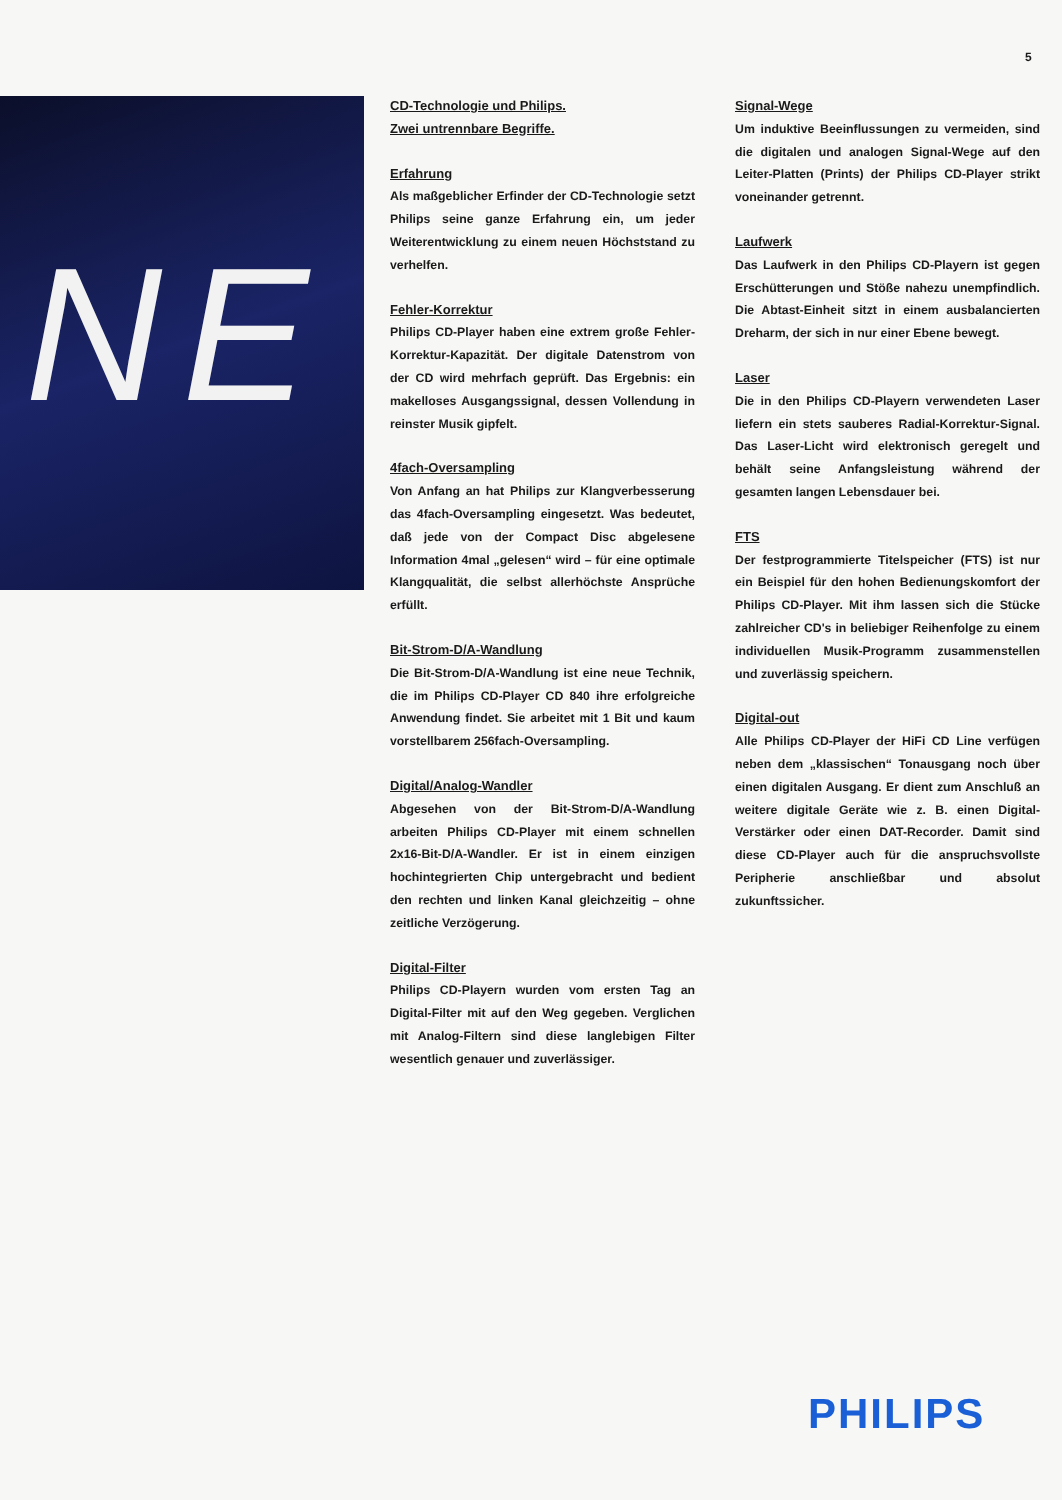5
NE
CD-Technologie und Philips.
Zwei untrennbare Begriffe.
Erfahrung
Als maßgeblicher Erfinder der CD-Technologie setzt Philips seine ganze Erfahrung ein, um jeder Weiterentwicklung zu einem neuen Höchststand zu verhelfen.
Fehler-Korrektur
Philips CD-Player haben eine extrem große Fehler-Korrektur-Kapazität. Der digitale Datenstrom von der CD wird mehrfach geprüft. Das Ergebnis: ein makelloses Ausgangssignal, dessen Vollendung in reinster Musik gipfelt.
4fach-Oversampling
Von Anfang an hat Philips zur Klangverbesserung das 4fach-Oversampling eingesetzt. Was bedeutet, daß jede von der Compact Disc abgelesene Information 4mal „gelesen“ wird – für eine optimale Klangqualität, die selbst allerhöchste Ansprüche erfüllt.
Bit-Strom-D/A-Wandlung
Die Bit-Strom-D/A-Wandlung ist eine neue Technik, die im Philips CD-Player CD 840 ihre erfolgreiche Anwendung findet. Sie arbeitet mit 1 Bit und kaum vorstellbarem 256fach-Oversampling.
Digital/Analog-Wandler
Abgesehen von der Bit-Strom-D/A-Wandlung arbeiten Philips CD-Player mit einem schnellen 2x16-Bit-D/A-Wandler. Er ist in einem einzigen hochintegrierten Chip untergebracht und bedient den rechten und linken Kanal gleichzeitig – ohne zeitliche Verzögerung.
Digital-Filter
Philips CD-Playern wurden vom ersten Tag an Digital-Filter mit auf den Weg gegeben. Verglichen mit Analog-Filtern sind diese langlebigen Filter wesentlich genauer und zuverlässiger.
Signal-Wege
Um induktive Beeinflussungen zu vermeiden, sind die digitalen und analogen Signal-Wege auf den Leiter-Platten (Prints) der Philips CD-Player strikt voneinander getrennt.
Laufwerk
Das Laufwerk in den Philips CD-Playern ist gegen Erschütterungen und Stöße nahezu unempfindlich. Die Abtast-Einheit sitzt in einem ausbalancierten Dreharm, der sich in nur einer Ebene bewegt.
Laser
Die in den Philips CD-Playern verwendeten Laser liefern ein stets sauberes Radial-Korrektur-Signal. Das Laser-Licht wird elektronisch geregelt und behält seine Anfangsleistung während der gesamten langen Lebensdauer bei.
FTS
Der festprogrammierte Titelspeicher (FTS) ist nur ein Beispiel für den hohen Bedienungskomfort der Philips CD-Player. Mit ihm lassen sich die Stücke zahlreicher CD's in beliebiger Reihenfolge zu einem individuellen Musik-Programm zusammenstellen und zuverlässig speichern.
Digital-out
Alle Philips CD-Player der HiFi CD Line verfügen neben dem „klassischen“ Tonausgang noch über einen digitalen Ausgang. Er dient zum Anschluß an weitere digitale Geräte wie z. B. einen Digital-Verstärker oder einen DAT-Recorder. Damit sind diese CD-Player auch für die anspruchsvollste Peripherie anschließbar und absolut zukunftssicher.
PHILIPS